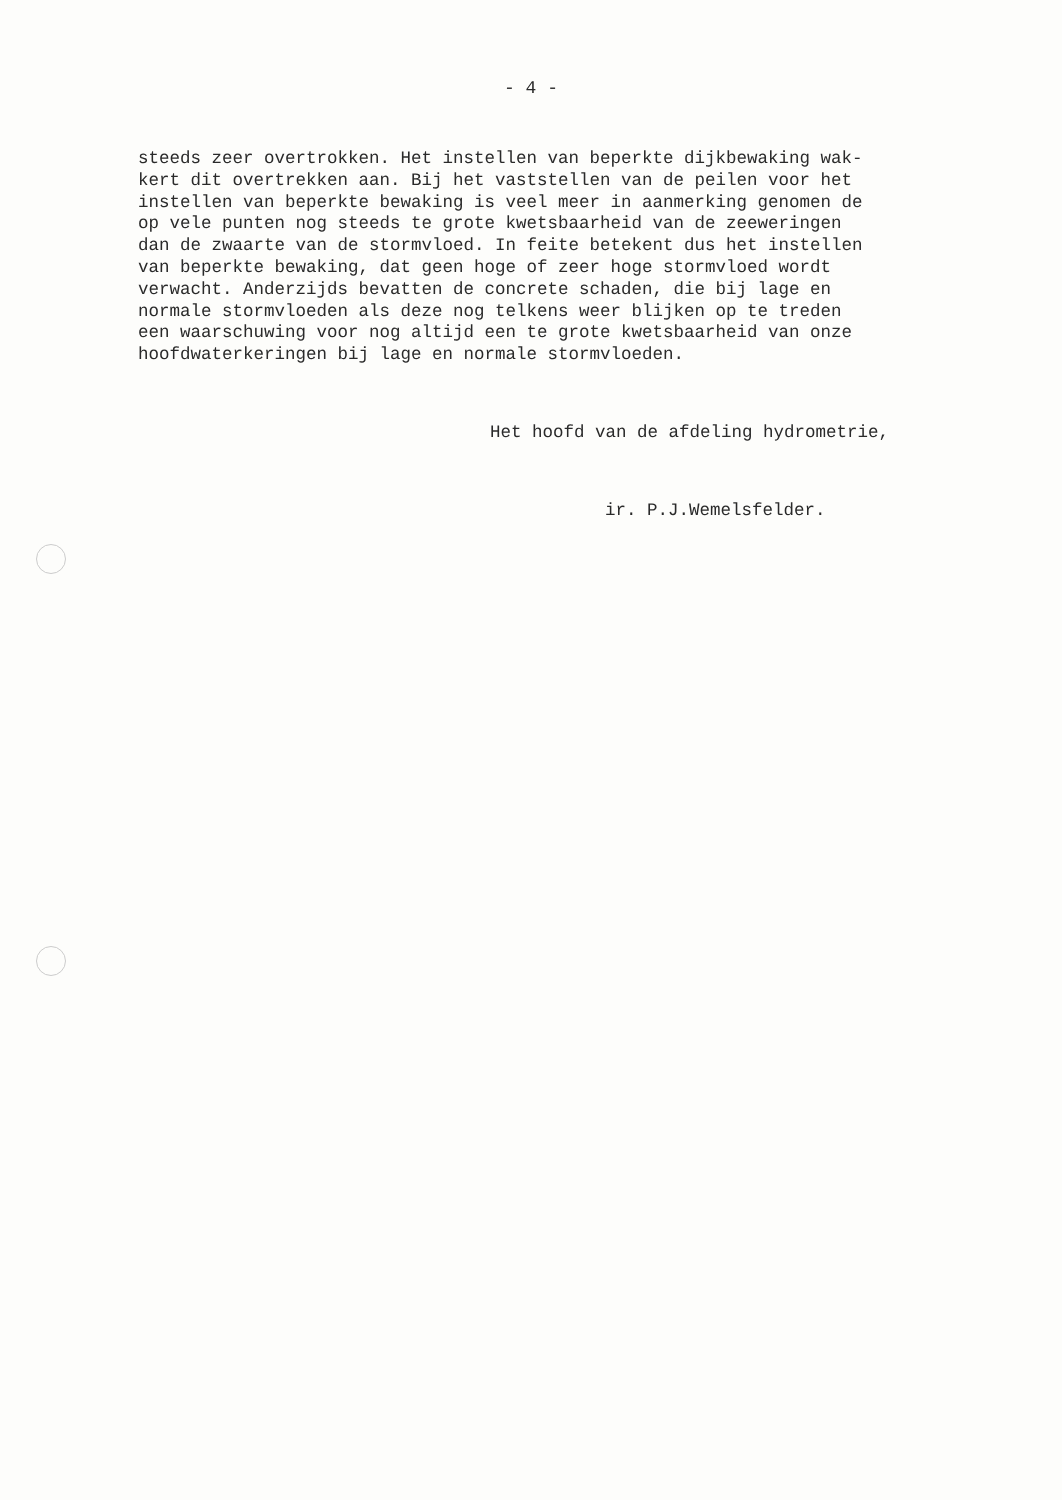- 4 -
steeds zeer overtrokken. Het instellen van beperkte dijkbewaking wak- kert dit overtrekken aan. Bij het vaststellen van de peilen voor het instellen van beperkte bewaking is veel meer in aanmerking genomen de op vele punten nog steeds te grote kwetsbaarheid van de zeeweringen dan de zwaarte van de stormvloed. In feite betekent dus het instellen van beperkte bewaking, dat geen hoge of zeer hoge stormvloed wordt verwacht. Anderzijds bevatten de concrete schaden, die bij lage en normale stormvloeden als deze nog telkens weer blijken op te treden een waarschuwing voor nog altijd een te grote kwetsbaarheid van onze hoofdwaterkeringen bij lage en normale stormvloeden.
Het hoofd van de afdeling hydrometrie,
ir. P.J.Wemelsfelder.